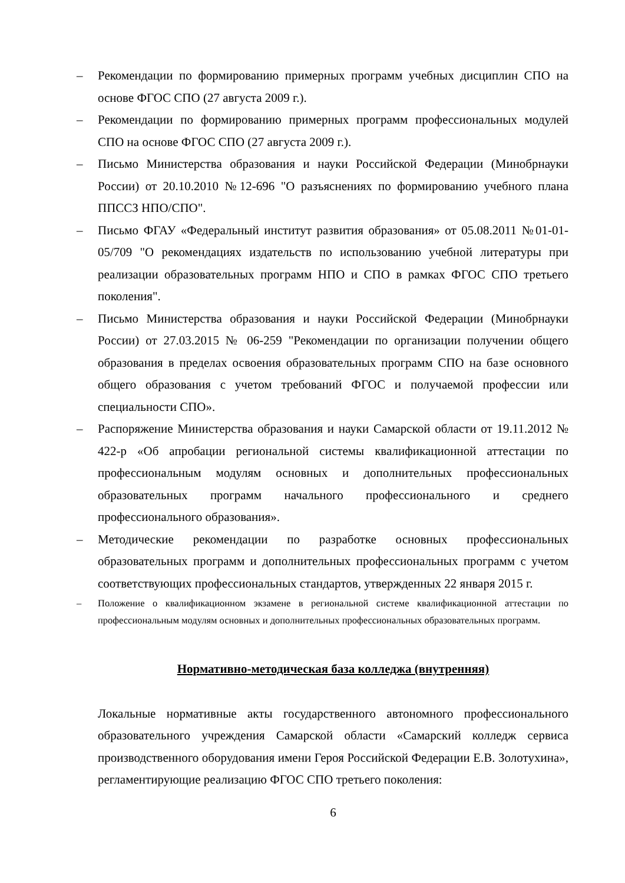– Рекомендации по формированию примерных программ учебных дисциплин СПО на основе ФГОС СПО (27 августа 2009 г.).
– Рекомендации по формированию примерных программ профессиональных модулей СПО на основе ФГОС СПО (27 августа 2009 г.).
– Письмо Министерства образования и науки Российской Федерации (Минобрнауки России) от 20.10.2010 №12-696 "О разъяснениях по формированию учебного плана ППССЗ НПО/СПО".
– Письмо ФГАУ «Федеральный институт развития образования» от 05.08.2011 №01-01-05/709 "О рекомендациях издательств по использованию учебной литературы при реализации образовательных программ НПО и СПО в рамках ФГОС СПО третьего поколения".
– Письмо Министерства образования и науки Российской Федерации (Минобрнауки России) от 27.03.2015 № 06-259 "Рекомендации по организации получении общего образования в пределах освоения образовательных программ СПО на базе основного общего образования с учетом требований ФГОС и получаемой профессии или специальности СПО».
– Распоряжение Министерства образования и науки Самарской области от 19.11.2012 № 422-р «Об апробации региональной системы квалификационной аттестации по профессиональным модулям основных и дополнительных профессиональных образовательных программ начального профессионального и среднего профессионального образования».
– Методические рекомендации по разработке основных профессиональных образовательных программ и дополнительных профессиональных программ с учетом соответствующих профессиональных стандартов, утвержденных 22 января 2015 г.
– Положение о квалификационном экзамене в региональной системе квалификационной аттестации по профессиональным модулям основных и дополнительных профессиональных образовательных программ.
Нормативно-методическая база колледжа (внутренняя)
Локальные нормативные акты государственного автономного профессионального образовательного учреждения Самарской области «Самарский колледж сервиса производственного оборудования имени Героя Российской Федерации Е.В. Золотухина», регламентирующие реализацию ФГОС СПО третьего поколения:
6